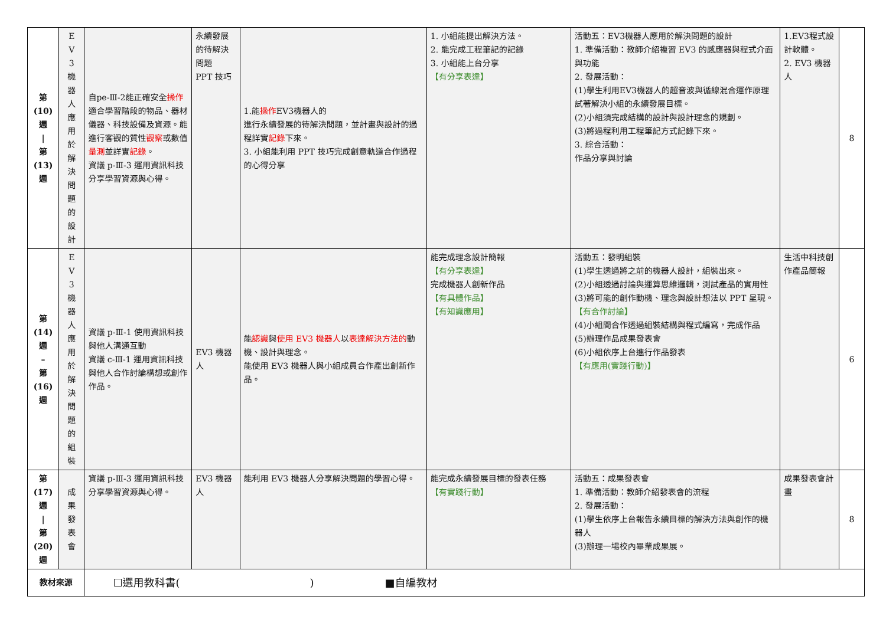| 第 (10) 週 / 第 (13) 週 | E V 3 機 器 人 應 用 於 解 決 問 題 的 設 計 | 自pe-Ⅲ-2能正確安全 操作 適合學習階段的物品、器材儀器、科技設備及資源。能進行客觀的質性 觀察 或數值 量測 並詳實 記錄 。 資議 p-Ⅲ-3 運用資訊科技分享學習資源與心得。 | 永續發展的待解決問題 PPT 技巧 | 1.能 操作 EV3機器人的 進行永續發展的待解決問題，並計畫與設計的過程詳實 記錄 下來。 3. 小組能利用 PPT 技巧完成創意軌道合作過程的心得分享 | 1. 小組能提出解決方法。 2. 能完成工程筆記的記錄 3. 小組能上台分享 【有分享表達】 | 活動五：EV3機器人應用於解決問題的設計 1. 準備活動：教師介紹複習 EV3 的感應器與程式介面與功能 2. 發展活動： (1)學生利用EV3機器人的超音波與循線混合運作原理試著解決小組的永續發展目標。 (2)小組須完成結構的設計與設計理念的規劃。 (3)將過程利用工程筆記方式記錄下來。 3. 綜合活動： 作品分享與討論 | 1.EV3程式設計軟體。 2. EV3 機器人 | 8 |
| 第 (14) 週 – 第 (16) 週 | E V 3 機 器 人 應 用 於 解 決 問 題 的 組 裝 | 資議 p-Ⅲ-1 使用資訊科技與他人溝通互動 資議 c-Ⅲ-1 運用資訊科技與他人合作討論構想或創作作品。 | EV3 機器人 | 能 認識 與 使用 EV3 機器人 以 表達解決方法的 動機、設計與理念。 能使用 EV3 機器人與小組成員合作產出創新作品。 | 能完成理念設計簡報 【有分享表達】 完成機器人創新作品 【有具體作品】 【有知識應用】 | 活動五：發明組裝 (1)學生透過將之前的機器人設計，組裝出來。 (2)小組透過討論與運算思維邏輯，測試產品的實用性 (3)將可能的創作動機、理念與設計想法以 PPT 呈現。 【有合作討論】 (4)小組間合作透過組裝結構與程式編寫，完成作品 (5)辦理作品成果發表會 (6)小組依序上台進行作品發表 【有應用(實踐行動)】 | 生活中科技創作產品簡報 | 6 |
| 第 (17) 週 / 第 (20) 週 | 成 果 發 表 會 | 資議 p-Ⅲ-3 運用資訊科技分享學習資源與心得。 | EV3 機器人 | 能利用 EV3 機器人分享解決問題的學習心得。 | 能完成永續發展目標的發表任務 【有實踐行動】 | 活動五：成果發表會 1. 準備活動：教師介紹發表會的流程 2. 發展活動： (1)學生依序上台報告永續目標的解決方法與創作的機器人 (3)辦理一場校內畢業成果展。 | 成果發表會計畫 | 8 |
| 教材來源 | | ☐選用教科書( ) ■自編教材 | | | | | | |